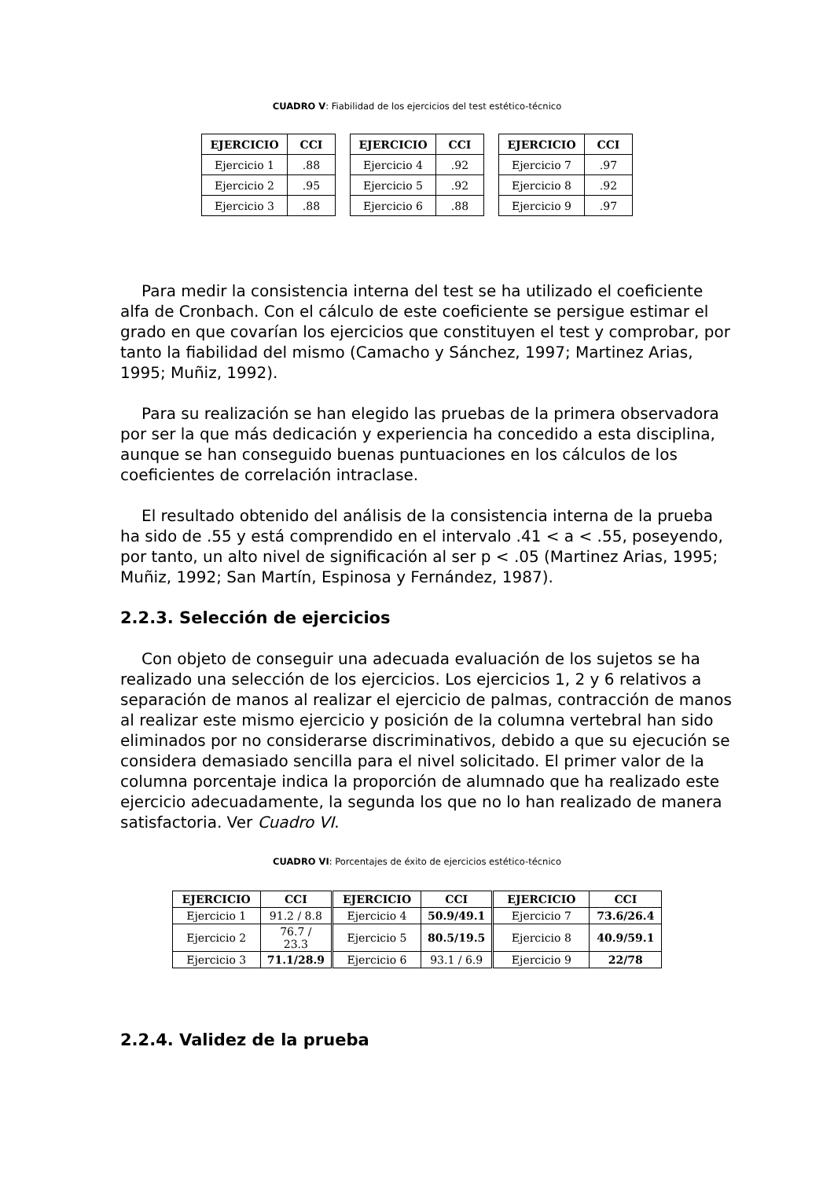CUADRO V: Fiabilidad de los ejercicios del test estético-técnico
| EJERCICIO | CCI |
| --- | --- |
| Ejercicio 1 | .88 |
| Ejercicio 2 | .95 |
| Ejercicio 3 | .88 |
| EJERCICIO | CCI |
| --- | --- |
| Ejercicio 4 | .92 |
| Ejercicio 5 | .92 |
| Ejercicio 6 | .88 |
| EJERCICIO | CCI |
| --- | --- |
| Ejercicio 7 | .97 |
| Ejercicio 8 | .92 |
| Ejercicio 9 | .97 |
Para medir la consistencia interna del test se ha utilizado el coeficiente alfa de Cronbach. Con el cálculo de este coeficiente se persigue estimar el grado en que covarían los ejercicios que constituyen el test y comprobar, por tanto la fiabilidad del mismo (Camacho y Sánchez, 1997; Martinez Arias, 1995; Muñiz, 1992).
Para su realización se han elegido las pruebas de la primera observadora por ser la que más dedicación y experiencia ha concedido a esta disciplina, aunque se han conseguido buenas puntuaciones en los cálculos de los coeficientes de correlación intraclase.
El resultado obtenido del análisis de la consistencia interna de la prueba ha sido de .55 y está comprendido en el intervalo .41 < a < .55, poseyendo, por tanto, un alto nivel de significación al ser p < .05 (Martinez Arias, 1995; Muñiz, 1992; San Martín, Espinosa y Fernández, 1987).
2.2.3. Selección de ejercicios
Con objeto de conseguir una adecuada evaluación de los sujetos se ha realizado una selección de los ejercicios. Los ejercicios 1, 2 y 6 relativos a separación de manos al realizar el ejercicio de palmas, contracción de manos al realizar este mismo ejercicio y posición de la columna vertebral han sido eliminados por no considerarse discriminativos, debido a que su ejecución se considera demasiado sencilla para el nivel solicitado. El primer valor de la columna porcentaje indica la proporción de alumnado que ha realizado este ejercicio adecuadamente, la segunda los que no lo han realizado de manera satisfactoria. Ver Cuadro VI.
CUADRO VI: Porcentajes de éxito de ejercicios estético-técnico
| EJERCICIO | CCI | EJERCICIO | CCI | EJERCICIO | CCI |
| --- | --- | --- | --- | --- | --- |
| Ejercicio 1 | 91.2 / 8.8 | Ejercicio 4 | 50.9/49.1 | Ejercicio 7 | 73.6/26.4 |
| Ejercicio 2 | 76.7 / 23.3 | Ejercicio 5 | 80.5/19.5 | Ejercicio 8 | 40.9/59.1 |
| Ejercicio 3 | 71.1/28.9 | Ejercicio 6 | 93.1 / 6.9 | Ejercicio 9 | 22/78 |
2.2.4. Validez de la prueba